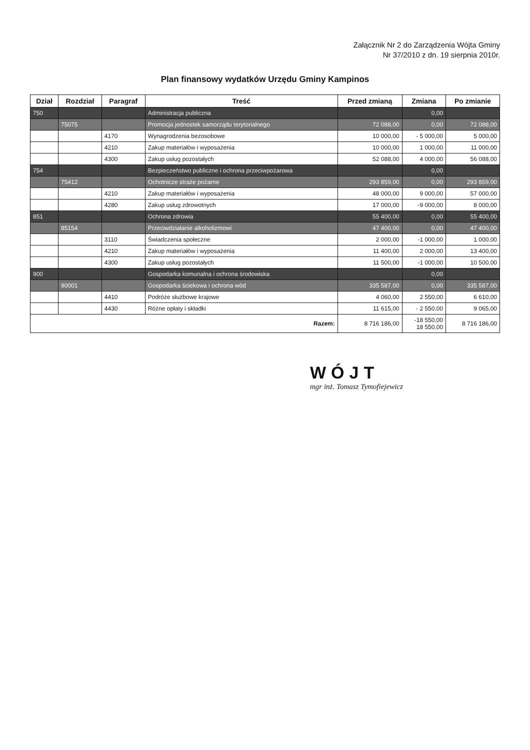Załącznik Nr 2 do Zarządzenia Wójta Gminy
Nr 37/2010 z dn. 19 sierpnia 2010r.
Plan finansowy wydatków Urzędu Gminy Kampinos
| Dział | Rozdział | Paragraf | Treść | Przed zmianą | Zmiana | Po zmianie |
| --- | --- | --- | --- | --- | --- | --- |
| 750 | | | Administracja publiczna | | 0,00 | |
| | 75075 | | Promocja jednostek samorządu terytorialnego | 72 088,00 | 0,00 | 72 088,00 |
| | | 4170 | Wynagrodzenia bezosobowe | 10 000,00 | - 5 000,00 | 5 000,00 |
| | | 4210 | Zakup materiałów i wyposażenia | 10 000,00 | 1 000,00 | 11 000,00 |
| | | 4300 | Zakup usług pozostałych | 52 088,00 | 4 000,00 | 56 088,00 |
| 754 | | | Bezpieczeństwo publiczne i ochrona przeciwpożarowa | | 0,00 | |
| | 75412 | | Ochotnicze straże pożarne | 293 859,00 | 0,00 | 293 859,00 |
| | | 4210 | Zakup materiałów i wyposażenia | 48 000,00 | 9 000,00 | 57 000,00 |
| | | 4280 | Zakup usług zdrowotnych | 17 000,00 | -9 000,00 | 8 000,00 |
| 851 | | | Ochrona zdrowia | 55 400,00 | 0,00 | 55 400,00 |
| | 85154 | | Przeciwdziałanie alkoholizmowi | 47 400,00 | 0,00 | 47 400,00 |
| | | 3110 | Świadczenia społeczne | 2 000,00 | -1 000,00 | 1 000,00 |
| | | 4210 | Zakup materiałów i wyposażenia | 11 400,00 | 2 000,00 | 13 400,00 |
| | | 4300 | Zakup usług pozostałych | 11 500,00 | -1 000,00 | 10 500,00 |
| 900 | | | Gospodarka komunalna i ochrona środowiska | | 0,00 | |
| | 90001 | | Gospodarka ściekowa i ochrona wód | 335 587,00 | 0,00 | 335 587,00 |
| | | 4410 | Podróże służbowe krajowe | 4 060,00 | 2 550,00 | 6 610,00 |
| | | 4430 | Różne opłaty i składki | 11 615,00 | - 2 550,00 | 9 065,00 |
| Razem: | | | | 8 716 186,00 | -18 550,00 18 550,00 | 8 716 186,00 |
WÓJT
mgr inż. Tomasz Tymofiejewicz